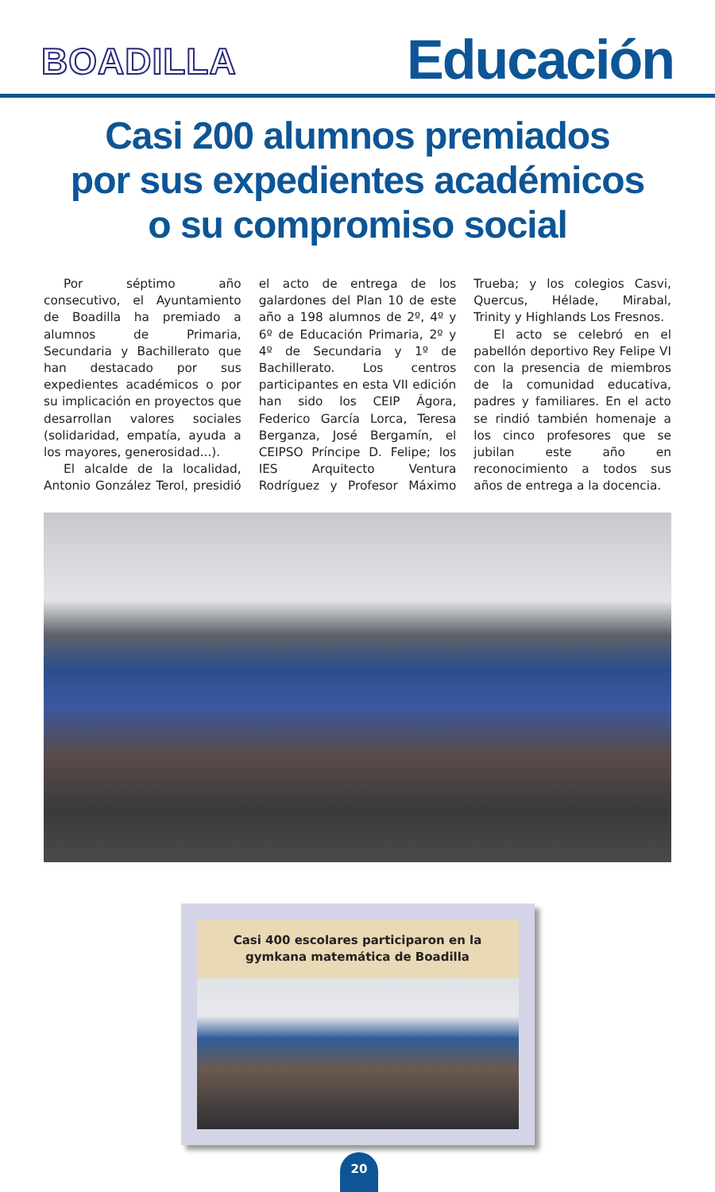BOADILLA
Educación
Casi 200 alumnos premiados
por sus expedientes académicos
o su compromiso social
Por séptimo año consecutivo, el Ayuntamiento de Boadilla ha premiado a alumnos de Primaria, Secundaria y Bachillerato que han destacado por sus expedientes académicos o por su implicación en proyectos que desarrollan valores sociales (solidaridad, empatía, ayuda a los mayores, generosidad...).
El alcalde de la localidad, Antonio González Terol, presidió el acto de entrega de los galardones del Plan 10 de este año a 198 alumnos de 2º, 4º y 6º de Educación Primaria, 2º y 4º de Secundaria y 1º de Bachillerato. Los centros participantes en esta VII edición han sido los CEIP Ágora, Federico García Lorca, Teresa Berganza, José Bergamín, el CEIPSO Príncipe D. Felipe; los IES Arquitecto Ventura Rodríguez y Profesor Máximo Trueba; y los colegios Casvi, Quercus, Hélade, Mirabal, Trinity y Highlands Los Fresnos.
El acto se celebró en el pabellón deportivo Rey Felipe VI con la presencia de miembros de la comunidad educativa, padres y familiares. En el acto se rindió también homenaje a los cinco profesores que se jubilan este año en reconocimiento a todos sus años de entrega a la docencia.
Casi 400 escolares participaron en la gymkana matemática de Boadilla
20